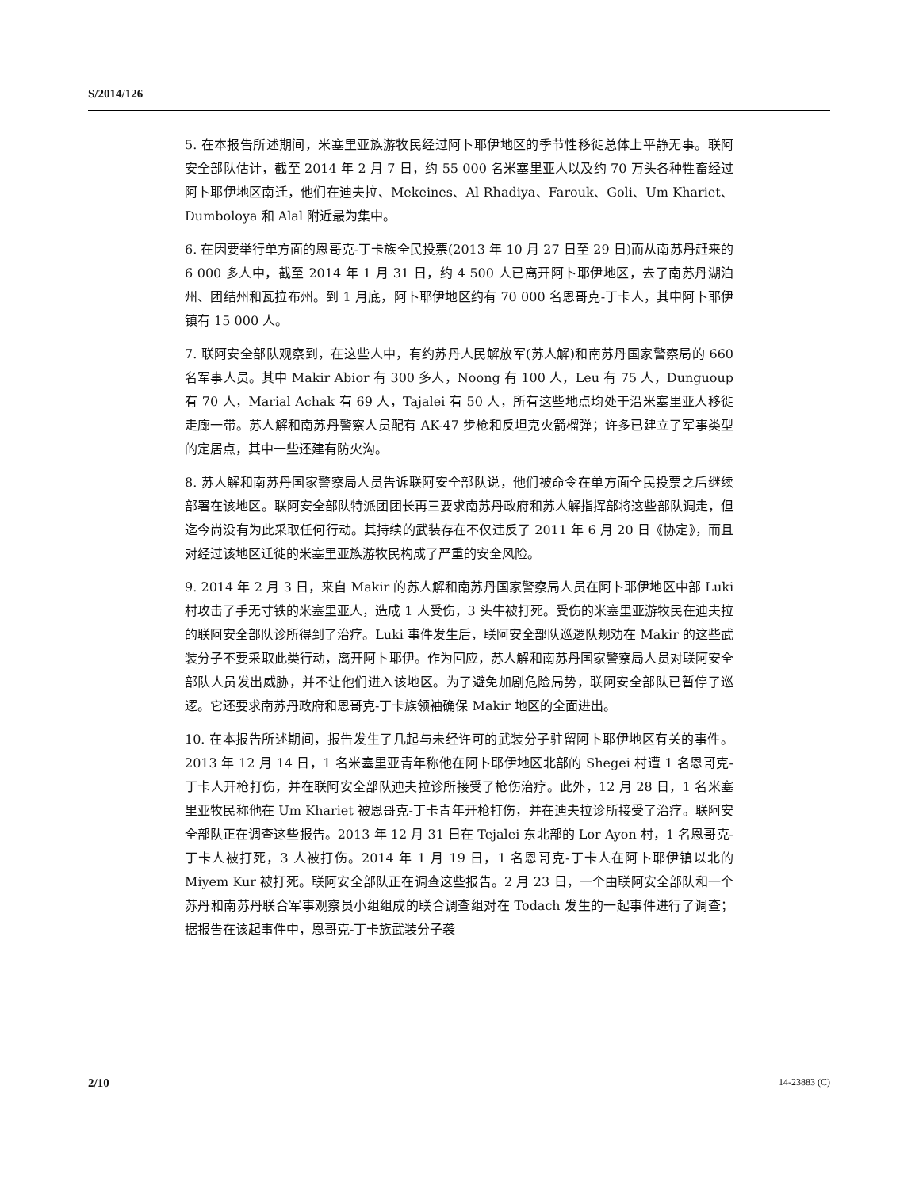S/2014/126
5. 在本报告所述期间，米塞里亚族游牧民经过阿卜耶伊地区的季节性移徙总体上平静无事。联阿安全部队估计，截至 2014 年 2 月 7 日，约 55 000 名米塞里亚人以及约 70 万头各种牲畜经过阿卜耶伊地区南迁，他们在迪夫拉、Mekeines、Al Rhadiya、Farouk、Goli、Um Khariet、Dumboloya 和 Alal 附近最为集中。
6. 在因要举行单方面的恩哥克-丁卡族全民投票(2013 年 10 月 27 日至 29 日)而从南苏丹赶来的 6 000 多人中，截至 2014 年 1 月 31 日，约 4 500 人已离开阿卜耶伊地区，去了南苏丹湖泊州、团结州和瓦拉布州。到 1 月底，阿卜耶伊地区约有 70 000 名恩哥克-丁卡人，其中阿卜耶伊镇有 15 000 人。
7. 联阿安全部队观察到，在这些人中，有约苏丹人民解放军(苏人解)和南苏丹国家警察局的 660 名军事人员。其中 Makir Abior 有 300 多人，Noong 有 100 人，Leu 有 75 人，Dunguoup 有 70 人，Marial Achak 有 69 人，Tajalei 有 50 人，所有这些地点均处于沿米塞里亚人移徙走廊一带。苏人解和南苏丹警察人员配有 AK-47 步枪和反坦克火箭榴弹；许多已建立了军事类型的定居点，其中一些还建有防火沟。
8. 苏人解和南苏丹国家警察局人员告诉联阿安全部队说，他们被命令在单方面全民投票之后继续部署在该地区。联阿安全部队特派团团长再三要求南苏丹政府和苏人解指挥部将这些部队调走，但迄今尚没有为此采取任何行动。其持续的武装存在不仅违反了 2011 年 6 月 20 日《协定》，而且对经过该地区迁徙的米塞里亚族游牧民构成了严重的安全风险。
9. 2014 年 2 月 3 日，来自 Makir 的苏人解和南苏丹国家警察局人员在阿卜耶伊地区中部 Luki 村攻击了手无寸铁的米塞里亚人，造成 1 人受伤，3 头牛被打死。受伤的米塞里亚游牧民在迪夫拉的联阿安全部队诊所得到了治疗。Luki 事件发生后，联阿安全部队巡逻队规劝在 Makir 的这些武装分子不要采取此类行动，离开阿卜耶伊。作为回应，苏人解和南苏丹国家警察局人员对联阿安全部队人员发出威胁，并不让他们进入该地区。为了避免加剧危险局势，联阿安全部队已暂停了巡逻。它还要求南苏丹政府和恩哥克-丁卡族领袖确保 Makir 地区的全面进出。
10. 在本报告所述期间，报告发生了几起与未经许可的武装分子驻留阿卜耶伊地区有关的事件。2013 年 12 月 14 日，1 名米塞里亚青年称他在阿卜耶伊地区北部的 Shegei 村遭 1 名恩哥克-丁卡人开枪打伤，并在联阿安全部队迪夫拉诊所接受了枪伤治疗。此外，12 月 28 日，1 名米塞里亚牧民称他在 Um Khariet 被恩哥克-丁卡青年开枪打伤，并在迪夫拉诊所接受了治疗。联阿安全部队正在调查这些报告。2013 年 12 月 31 日在 Tejalei 东北部的 Lor Ayon 村，1 名恩哥克-丁卡人被打死，3 人被打伤。2014 年 1 月 19 日，1 名恩哥克-丁卡人在阿卜耶伊镇以北的 Miyem Kur 被打死。联阿安全部队正在调查这些报告。2 月 23 日，一个由联阿安全部队和一个苏丹和南苏丹联合军事观察员小组组成的联合调查组对在 Todach 发生的一起事件进行了调查；据报告在该起事件中，恩哥克-丁卡族武装分子袭
2/10 14-23883 (C)